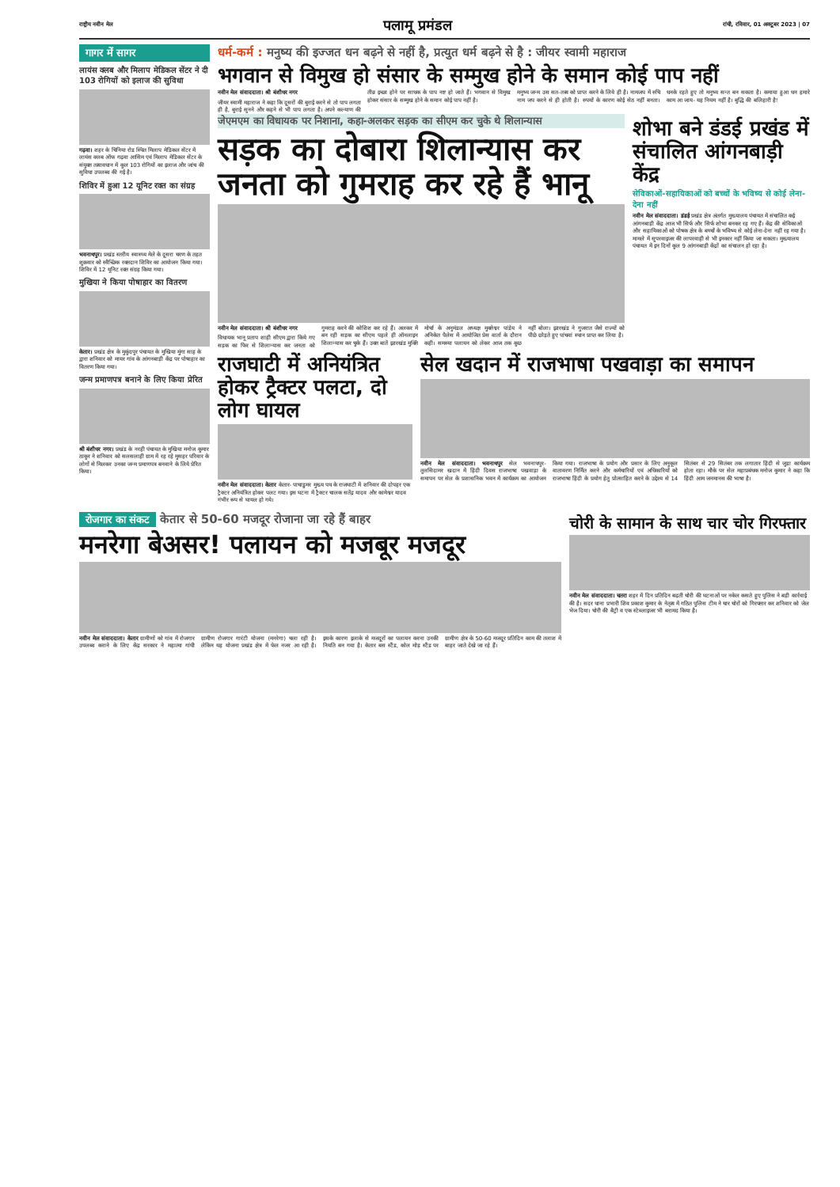राष्ट्रीय नवीन मेल पलामू प्रमंडल रांची, रविवार, 01 अक्टूबर 2023 | 07
गागर में सागर
लायंस क्लब और मिलाप मेडिकल सेंटर ने दी 103 रोगियों को इलाज की सुविधा
गढ़वा। शहर के चिनिया रोड स्थित मिलाप मेडिकल सेंटर में लायंस क्लब ऑफ गढ़वा आसिम एवं मिलाप मेडिकल सेंटर के संयुक्त तत्वावधान में कुल 103 रोगियों का इलाज और जांच की सुविधा उपलब्ध की गई है।
शिविर में हुआ 12 यूनिट रक्त का संग्रह
भवनाथपुर। प्रखंड स्तरीय स्वास्थ्य मेले के दूसरा चरण के तहत शुक्रवार को स्वैच्छिक रक्तदान शिविर का आयोजन किया गया। शिविर में 12 यूनिट रक्त संग्रह किया गया।
मुखिया ने किया पोषाहार का वितरण
केतार। प्रखंड क्षेत्र के मुकुंदपुर पंचायत के मुखिया मुंगा साह के द्वारा शनिवार को मायर गांव के आंगनबाड़ी केंद्र पर पोषाहार का वितरण किया गया।
जन्म प्रमाणपत्र बनाने के लिए किया प्रेरित
श्री बंशीधर नगर। प्रखंड के नरही पंचायत के मुखिया मनोज कुमार ठाकुर ने शनिवार को सलसलाही ग्राम में रह रहे मुसहर परिवार के लोगों से मिलकर उनका जन्म प्रमाणपत्र बनवाने के लिये प्रेरित किया।
धर्म-कर्म : मनुष्य की इज्जत धन बढ़ने से नहीं है, प्रत्युत धर्म बढ़ने से है : जीयर स्वामी महाराज
भगवान से विमुख हो संसार के सम्मुख होने के समान कोई पाप नहीं
नवीन मेल संवाददाता। श्री बंशीधर नगर
जीयर स्वामी महाराज ने कहा कि दूसरों की बुराई करने से तो पाप लगता ही है, बुराई सुनने और कहने से भी पाप लगता है। अपने कल्याण की तीव्र इच्छा होने पर साधक के पाप नष्ट हो जाते हैं। भगवान से विमुख होकर संसार के सम्मुख होने के समान कोई पाप नहीं है।
मनुष्य जन्म उस सत-तत्त्व को प्राप्त करने के लिये ही है। नामजप में रुचि नाम जप करने से ही होती है। रुपयों के कारण कोई सेठ नहीं बनता। धनके रहते हुए तो मनुष्य सन्त बन सकता है। कमाया हुआ धन हमारे काम आ जाय- यह नियम नहीं है। बुद्धि की बलिहारी है!
जेएमएम का विधायक पर निशाना, कहा-अलकर सड़क का सीएम कर चुके थे शिलान्यास
सड़क का दोबारा शिलान्यास कर जनता को गुमराह कर रहे हैं भानू
नवीन मेल संवाददाता। श्री बंशीधर नगर
विधायक भानू प्रताप शाही सीएम द्वारा किये गए सड़क का फिर से शिलान्यास कर जनता को गुमराह करने की कोशिश कर रहे हैं। अलकर में बन रही सड़क का सीएम पहले ही ऑनलाइन शिलान्यास कर चुके हैं। उक्त बातें झारखंड मुक्ति मोर्चा के अनुमंडल अध्यक्ष मुक्तेश्वर पांडेय ने अनिकेत पैलेस में आयोजित प्रेस वार्ता के दौरान कही। समस्या पलायन को लेकर आज तक कुछ नहीं बोला। झारखंड ने गुजरात जैसे राज्यों को पीछे छोड़ते हुए पांचवां स्थान प्राप्त कर लिया है।
शोभा बने डंडई प्रखंड में संचालित आंगनबाड़ी केंद्र
सेविकाओं-सहायिकाओं को बच्चों के भविष्य से कोई लेना-देना नहीं
नवीन मेल संवाददाता। डंडई प्रखंड क्षेत्र अंतर्गत मुख्यालय पंचायत में संचालित कई आंगनबाड़ी केंद्र आज भी सिर्फ और सिर्फ शोभा बनकर रह गए हैं। केंद्र की सेविकाओं और सहायिकाओं को पोषक क्षेत्र के बच्चों के भविष्य से कोई लेना-देना नहीं रह गया है। मामले में सुपरवाइजर की लापरवाही से भी इनकार नहीं किया जा सकता। मुख्यालय पंचायत में इन दिनों कुल 9 आंगनबाड़ी केंद्रों का संचालन हो रहा है।
राजघाटी में अनियंत्रित होकर ट्रैक्टर पलटा, दो लोग घायल
नवीन मेल संवाददाता। केतार केतार- पाचाडुमर मुख्य पथ के राजघाटी में शनिवार की दोपहर एक ट्रैक्टर अनियंत्रित होकर पलट गया। इस घटना में ट्रैक्टर चालक सतेंद्र यादव और कामेश्वर यादव गंभीर रूप से घायल हो गये।
सेल खदान में राजभाषा पखवाड़ा का समापन
नवीन मेल संवाददाता। भवनाथपुर सेल भवनाथपुर- तुलसिदामर खदान में हिंदी दिवस राजभाषा पखवाड़ा के समापन पर सेल के प्रशासनिक भवन में कार्यक्रम का आयोजन किया गया। राजभाषा के प्रयोग और प्रसार के लिए अनुकूल वातावरण निर्मित करने और कर्मचारियों एवं अधिकारियों को राजभाषा हिंदी के प्रयोग हेतु प्रोत्साहित करने के उद्देश्य से 14 सितंबर से 29 सितंबर तक लगातार हिंदी से जुड़ा कार्यक्रम होता रहा। मौके पर सेल महाप्रबंधक मनोज कुमार ने कहा कि हिंदी आम जनमानस की भाषा है।
रोजगार का संकट केतार से 50-60 मजदूर रोजाना जा रहे हैं बाहर
मनरेगा बेअसर! पलायन को मजबूर मजदूर
नवीन मेल संवाददाता। केतार ग्रामीणों को गांव में रोजगार उपलब्ध कराने के लिए केंद्र सरकार ने महात्मा गांधी ग्रामीण रोजगार गारंटी योजना (मनरेगा) चला रही है। लेकिन यह योजना प्रखंड क्षेत्र में फेल नजर आ रही है। इसके कारण इलाके से मजदूरों का पलायन करना उनकी नियति बन गया है। केतार बस स्टैंड, कोल मोड़ स्टैंड पर ग्रामीण क्षेत्र के 50-60 मजदूर प्रतिदिन काम की तलाश में बाहर जाते देखे जा रहे हैं।
चोरी के सामान के साथ चार चोर गिरफ्तार
नवीन मेल संवाददाता। चतरा शहर में दिन प्रतिदिन बढ़ती चोरी की घटनाओं पर नकेल कसते हुए पुलिस ने बड़ी कार्रवाई की है। सदर थाना प्रभारी शिव प्रकाश कुमार के नेतृत्व में गठित पुलिस टीम ने चार चोरों को गिरफ्तार कर शनिवार को जेल भेज दिया। चोरी की बैट्री व एक स्टेब्लाइजर भी बरामद किया है।